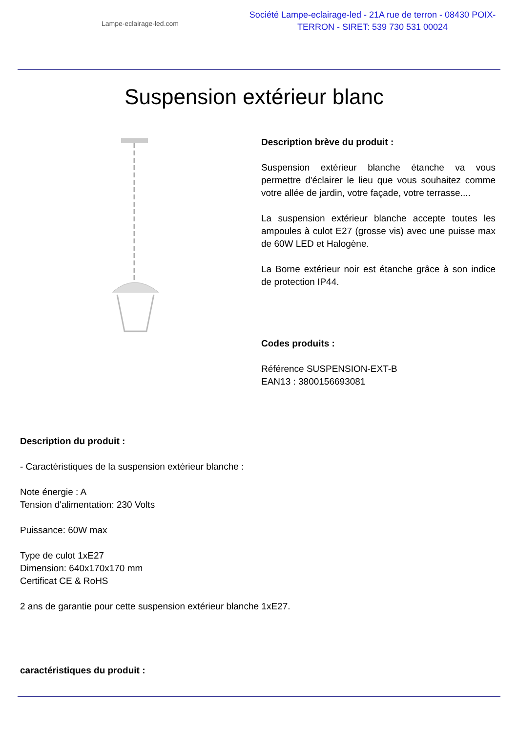Lampe-eclairage-led.com
Société Lampe-eclairage-led - 21A rue de terron - 08430 POIX-TERRON - SIRET: 539 730 531 00024
Suspension extérieur blanc
Description brève du produit :
Suspension extérieur blanche étanche va vous permettre d'éclairer le lieu que vous souhaitez comme votre allée de jardin, votre façade, votre terrasse....
La suspension extérieur blanche accepte toutes les ampoules à culot E27 (grosse vis) avec une puisse max de 60W LED et Halogène.
La Borne extérieur noir est étanche grâce à son indice de protection IP44.
Codes produits :
Référence SUSPENSION-EXT-B
EAN13 : 3800156693081
Description du produit :
- Caractéristiques de la suspension extérieur blanche :
Note énergie : A
Tension d'alimentation: 230 Volts
Puissance: 60W max
Type de culot 1xE27
Dimension: 640x170x170 mm
Certificat CE & RoHS
2 ans de garantie pour cette suspension extérieur blanche 1xE27.
caractéristiques du produit :